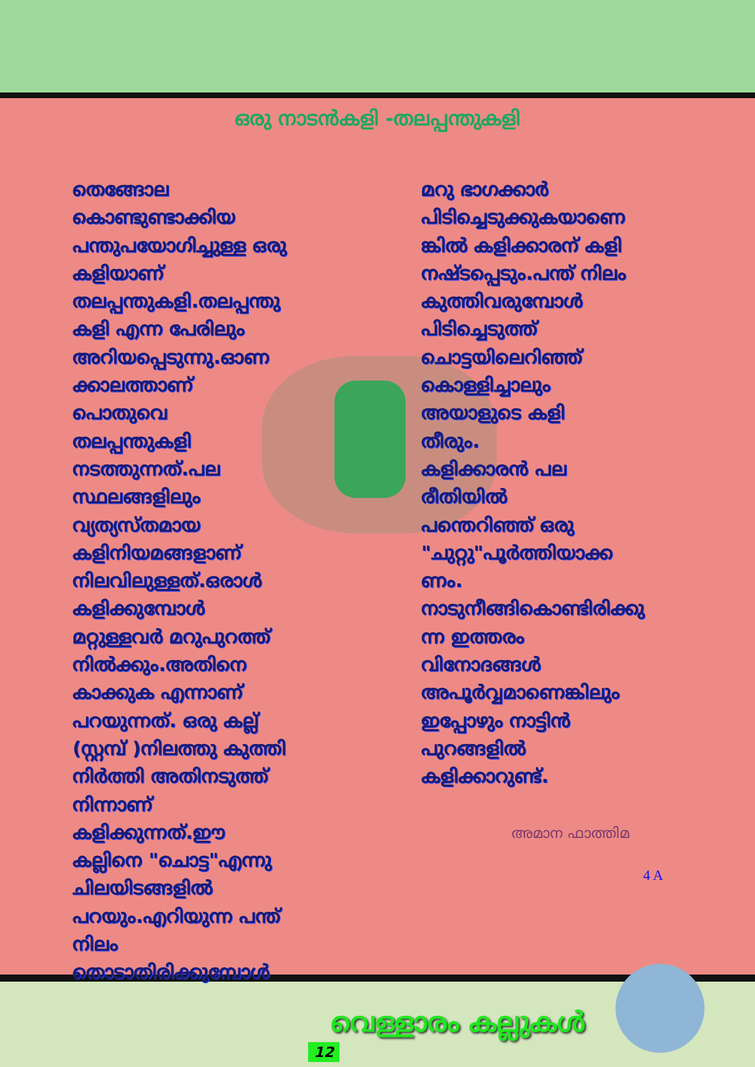ഒരു നാടൻകളി -തലപ്പന്തുകളി
തെങ്ങോല
കൊണ്ടുണ്ടാക്കിയ
പന്തുപയോഗിച്ചുള്ള ഒരു
കളിയാണ്
തലപ്പന്തുകളി.തലപ്പന്തു
കളി എന്ന പേരിലും
അറിയപ്പെടുന്നു.ഓണ
ക്കാലത്താണ്
പൊതുവെ
തലപ്പന്തുകളി
നടത്തുന്നത്.പല
സ്ഥലങ്ങളിലും
വ്യത്യസ്തമായ
കളിനിയമങ്ങളാണ്
നിലവിലുള്ളത്.ഒരാൾ
കളിക്കുമ്പോൾ
മറ്റുള്ളവർ മറുപുറത്ത്
നിൽക്കും.അതിനെ
കാക്കുക എന്നാണ്
പറയുന്നത്. ഒരു കല്ല്
(സ്റ്റമ്പ് )നിലത്തു കുത്തി
നിർത്തി അതിനടുത്ത്
നിന്നാണ്
കളിക്കുന്നത്.ഈ
കല്ലിനെ "ചൊട്ട"എന്നു
ചിലയിടങ്ങളിൽ
പറയും.എറിയുന്ന പന്ത്
നിലം
തൊടാതിരിക്കുമ്പോൾ
മറു ഭാഗക്കാർ
പിടിച്ചെടുക്കുകയാണെ
ങ്കിൽ കളിക്കാരന് കളി
നഷ്ടപ്പെടും.പന്ത് നിലം
കുത്തിവരുമ്പോൾ
പിടിച്ചെടുത്ത്
ചൊട്ടയിലെറിഞ്ഞ്
കൊള്ളിച്ചാലും
അയാളുടെ കളി
തീരും.
കളിക്കാരൻ പല
രീതിയിൽ
പന്തെറിഞ്ഞ് ഒരു
"ചുറ്റു"പൂർത്തിയാക്ക
ണം.
നാടുനീങ്ങികൊണ്ടിരിക്കു
ന്ന ഇത്തരം
വിനോദങ്ങൾ
അപൂർവ്വമാണെങ്കിലും
ഇപ്പോഴും നാട്ടിൻ
പുറങ്ങളിൽ
കളിക്കാറുണ്ട്.
അമാന ഫാത്തിമ
4 A
വെള്ളാരം കല്ലുകൾ
12